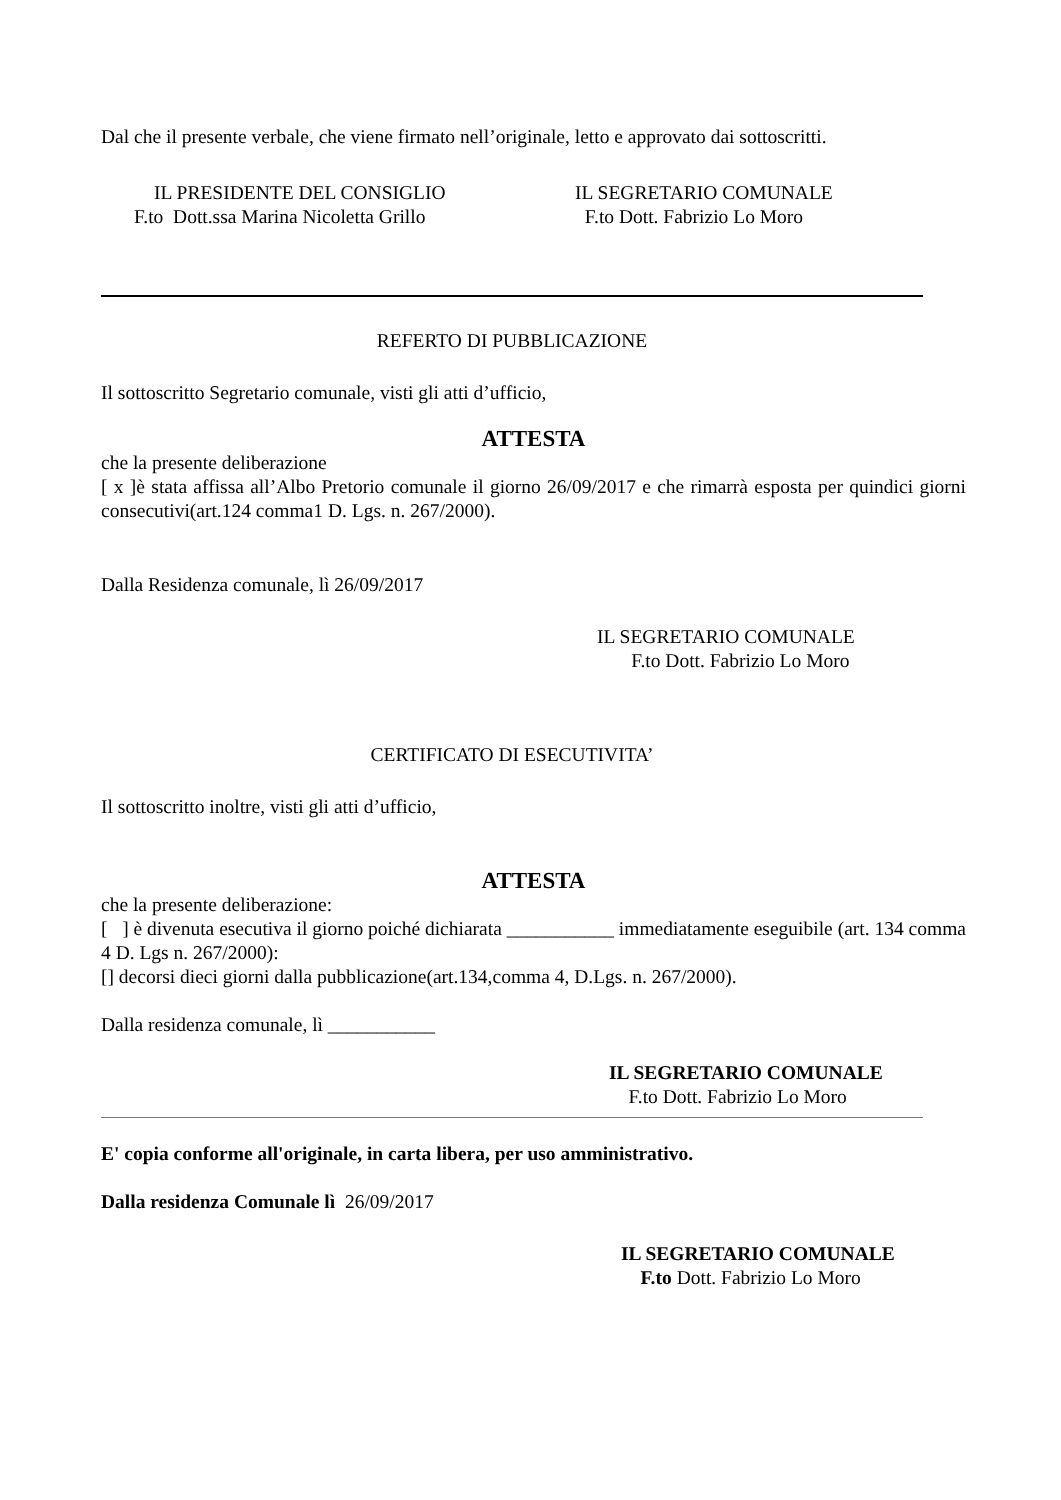Dal che il presente verbale, che viene firmato nell’originale, letto e approvato dai sottoscritti.
IL PRESIDENTE DEL CONSIGLIO
F.to Dott.ssa Marina Nicoletta Grillo
IL SEGRETARIO COMUNALE
F.to Dott. Fabrizio Lo Moro
REFERTO DI PUBBLICAZIONE
Il sottoscritto Segretario comunale, visti gli atti d’ufficio,
ATTESTA
che la presente deliberazione
[ x ]è stata affissa all’Albo Pretorio comunale il giorno 26/09/2017 e che rimarrà esposta per quindici giorni consecutivi(art.124 comma1 D. Lgs. n. 267/2000).
Dalla Residenza comunale, lì 26/09/2017
IL SEGRETARIO COMUNALE
F.to Dott. Fabrizio Lo Moro
CERTIFICATO DI ESECUTIVITA’
Il sottoscritto inoltre, visti gli atti d’ufficio,
ATTESTA
che la presente deliberazione:
[ ] è divenuta esecutiva il giorno poiché dichiarata ___________ immediatamente eseguibile (art. 134 comma 4 D. Lgs n. 267/2000):
[] decorsi dieci giorni dalla pubblicazione(art.134,comma 4, D.Lgs. n. 267/2000).
Dalla residenza comunale, lì ___________
IL SEGRETARIO COMUNALE
F.to Dott. Fabrizio Lo Moro
E' copia conforme all'originale, in carta libera, per uso amministrativo.
Dalla residenza Comunale lì 26/09/2017
IL SEGRETARIO COMUNALE
F.to Dott. Fabrizio Lo Moro